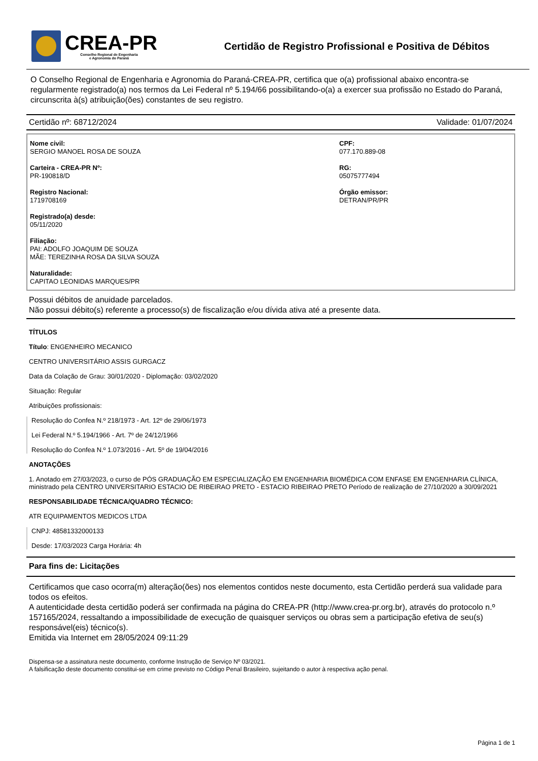CREA-PR
Conselho Regional de Engenharia
e Agronomia do Paraná
Certidão de Registro Profissional e Positiva de Débitos
O Conselho Regional de Engenharia e Agronomia do Paraná-CREA-PR, certifica que o(a) profissional abaixo encontra-se regularmente registrado(a) nos termos da Lei Federal nº 5.194/66 possibilitando-o(a) a exercer sua profissão no Estado do Paraná, circunscrita à(s) atribuição(ões) constantes de seu registro.
Certidão nº: 68712/2024 Validade: 01/07/2024
Nome civil:
SERGIO MANOEL ROSA DE SOUZA
Carteira - CREA-PR Nº:
PR-190818/D
Registro Nacional:
1719708169
Registrado(a) desde:
05/11/2020
Filiação:
PAI: ADOLFO JOAQUIM DE SOUZA
MÃE: TEREZINHA ROSA DA SILVA SOUZA
Naturalidade:
CAPITAO LEONIDAS MARQUES/PR
CPF:
077.170.889-08
RG:
05075777494
Órgão emissor:
DETRAN/PR/PR
Possui débitos de anuidade parcelados.
Não possui débito(s) referente a processo(s) de fiscalização e/ou dívida ativa até a presente data.
TÍTULOS
Título: ENGENHEIRO MECANICO
CENTRO UNIVERSITÁRIO ASSIS GURGACZ
Data da Colação de Grau: 30/01/2020 - Diplomação: 03/02/2020
Situação: Regular
Atribuições profissionais:
Resolução do Confea N.º 218/1973 - Art. 12º de 29/06/1973
Lei Federal N.º 5.194/1966 - Art. 7º de 24/12/1966
Resolução do Confea N.º 1.073/2016 - Art. 5º de 19/04/2016
ANOTAÇÕES
1. Anotado em 27/03/2023, o curso de PÓS GRADUAÇÃO EM ESPECIALIZAÇÃO EM ENGENHARIA BIOMÉDICA COM ENFASE EM ENGENHARIA CLÍNICA, ministrado pela CENTRO UNIVERSITARIO ESTACIO DE RIBEIRAO PRETO - ESTACIO RIBEIRAO PRETO Período de realização de 27/10/2020 a 30/09/2021
RESPONSABILIDADE TÉCNICA/QUADRO TÉCNICO:
ATR EQUIPAMENTOS MEDICOS LTDA
CNPJ: 48581332000133
Desde: 17/03/2023 Carga Horária: 4h
Para fins de: Licitações
Certificamos que caso ocorra(m) alteração(ões) nos elementos contidos neste documento, esta Certidão perderá sua validade para todos os efeitos.
A autenticidade desta certidão poderá ser confirmada na página do CREA-PR (http://www.crea-pr.org.br), através do protocolo n.º 157165/2024, ressaltando a impossibilidade de execução de quaisquer serviços ou obras sem a participação efetiva de seu(s) responsável(eis) técnico(s).
Emitida via Internet em 28/05/2024 09:11:29
Dispensa-se a assinatura neste documento, conforme Instrução de Serviço Nº 03/2021.
A falsificação deste documento constitui-se em crime previsto no Código Penal Brasileiro, sujeitando o autor à respectiva ação penal.
Página 1 de 1